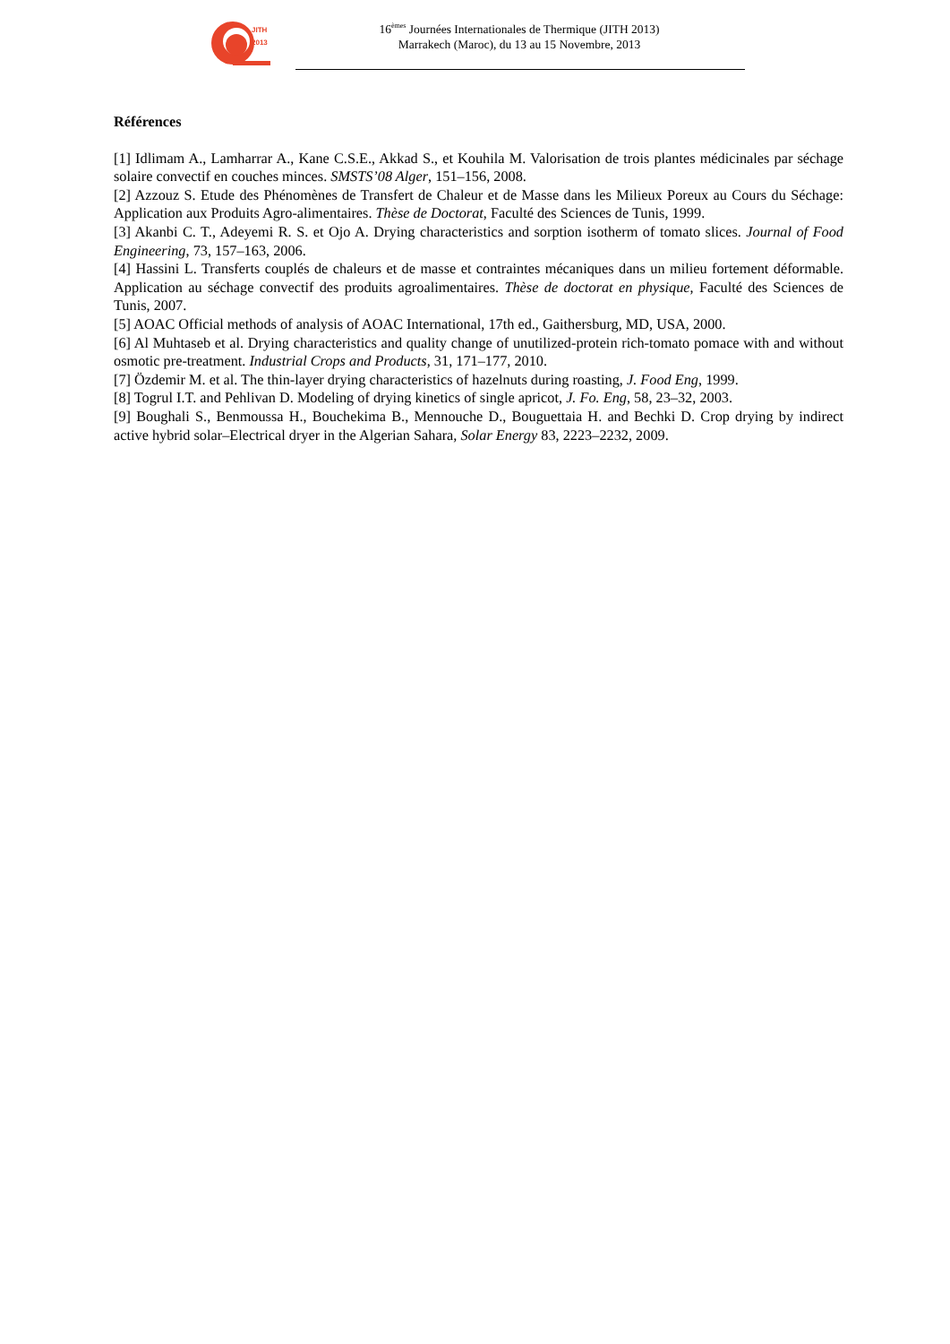JITH
2013
16<sup>èmes</sup> Journées Internationales de Thermique (JITH 2013)
Marrakech (Maroc), du 13 au 15 Novembre, 2013
Références
[1] Idlimam A., Lamharrar A., Kane C.S.E., Akkad S., et Kouhila M. Valorisation de trois plantes médicinales par séchage solaire convectif en couches minces. SMSTS’08 Alger, 151–156, 2008.
[2] Azzouz S. Etude des Phénomènes de Transfert de Chaleur et de Masse dans les Milieux Poreux au Cours du Séchage: Application aux Produits Agro-alimentaires. Thèse de Doctorat, Faculté des Sciences de Tunis, 1999.
[3] Akanbi C. T., Adeyemi R. S. et Ojo A. Drying characteristics and sorption isotherm of tomato slices. Journal of Food Engineering, 73, 157–163, 2006.
[4] Hassini L. Transferts couplés de chaleurs et de masse et contraintes mécaniques dans un milieu fortement déformable. Application au séchage convectif des produits agroalimentaires. Thèse de doctorat en physique, Faculté des Sciences de Tunis, 2007.
[5] AOAC Official methods of analysis of AOAC International, 17th ed., Gaithersburg, MD, USA, 2000.
[6] Al Muhtaseb et al. Drying characteristics and quality change of unutilized-protein rich-tomato pomace with and without osmotic pre-treatment. Industrial Crops and Products, 31, 171–177, 2010.
[7] Özdemir M. et al. The thin-layer drying characteristics of hazelnuts during roasting, J. Food Eng, 1999.
[8] Togrul I.T. and Pehlivan D. Modeling of drying kinetics of single apricot, J. Fo. Eng, 58, 23–32, 2003.
[9] Boughali S., Benmoussa H., Bouchekima B., Mennouche D., Bouguettaia H. and Bechki D. Crop drying by indirect active hybrid solar–Electrical dryer in the Algerian Sahara, Solar Energy 83, 2223–2232, 2009.